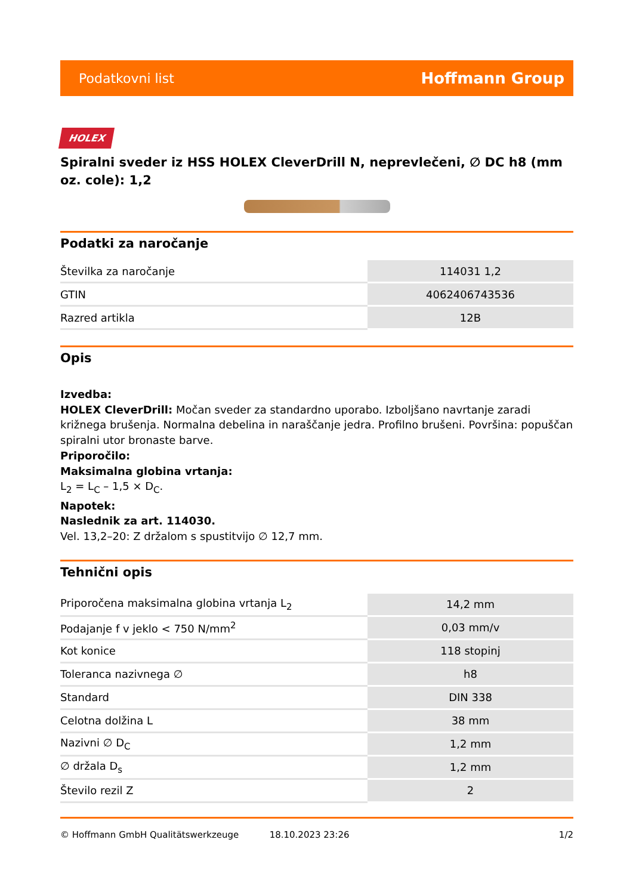Podatkovni list Hoffmann Group
HOLEX
Spiralni sveder iz HSS HOLEX CleverDrill N, neprevlečeni, ∅ DC h8 (mm oz. cole): 1,2
Podatki za naročanje
| Številka za naročanje | 114031 1,2 |
| GTIN | 4062406743536 |
| Razred artikla | 12B |
Opis
Izvedba:
HOLEX CleverDrill: Močan sveder za standardno uporabo. Izboljšano navrtanje zaradi križnega brušenja. Normalna debelina in naraščanje jedra. Profilno brušeni. Površina: popuščan spiralni utor bronaste barve.
Priporočilo:
Maksimalna globina vrtanja:
L<sub>2</sub> = L<sub>C</sub> – 1,5 × D<sub>C</sub>.
Napotek:
Naslednik za art. 114030.
Vel. 13,2–20: Z držalom s spustitvijo ∅ 12,7 mm.
Tehnični opis
| Priporočena maksimalna globina vrtanja L<sub>2</sub> | 14,2 mm |
| Podajanje f v jeklo < 750 N/mm<sup>2</sup> | 0,03 mm/v |
| Kot konice | 118 stopinj |
| Toleranca nazivnega ∅ | h8 |
| Standard | DIN 338 |
| Celotna dolžina L | 38 mm |
| Nazivni ∅ D<sub>C</sub> | 1,2 mm |
| ∅ držala D<sub>s</sub> | 1,2 mm |
| Število rezil Z | 2 |
© Hoffmann GmbH Qualitätswerkzeuge 18.10.2023 23:26 1/2